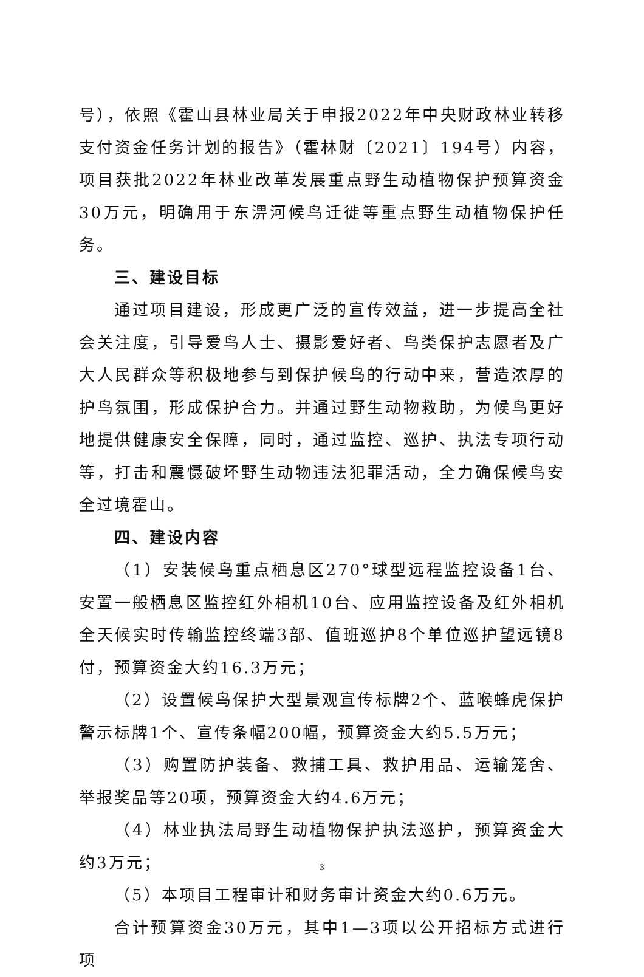号），依照《霍山县林业局关于申报2022年中央财政林业转移支付资金任务计划的报告》（霍林财〔2021〕194号）内容，项目获批2022年林业改革发展重点野生动植物保护预算资金30万元，明确用于东淠河候鸟迁徙等重点野生动植物保护任务。
三、建设目标
通过项目建设，形成更广泛的宣传效益，进一步提高全社会关注度，引导爱鸟人士、摄影爱好者、鸟类保护志愿者及广大人民群众等积极地参与到保护候鸟的行动中来，营造浓厚的护鸟氛围，形成保护合力。并通过野生动物救助，为候鸟更好地提供健康安全保障，同时，通过监控、巡护、执法专项行动等，打击和震慑破坏野生动物违法犯罪活动，全力确保候鸟安全过境霍山。
四、建设内容
（1）安装候鸟重点栖息区270°球型远程监控设备1台、安置一般栖息区监控红外相机10台、应用监控设备及红外相机全天候实时传输监控终端3部、值班巡护8个单位巡护望远镜8付，预算资金大约16.3万元；
（2）设置候鸟保护大型景观宣传标牌2个、蓝喉蜂虎保护警示标牌1个、宣传条幅200幅，预算资金大约5.5万元；
（3）购置防护装备、救捕工具、救护用品、运输笼舍、举报奖品等20项，预算资金大约4.6万元；
（4）林业执法局野生动植物保护执法巡护，预算资金大约3万元；
（5）本项目工程审计和财务审计资金大约0.6万元。
合计预算资金30万元，其中1—3项以公开招标方式进行项
3